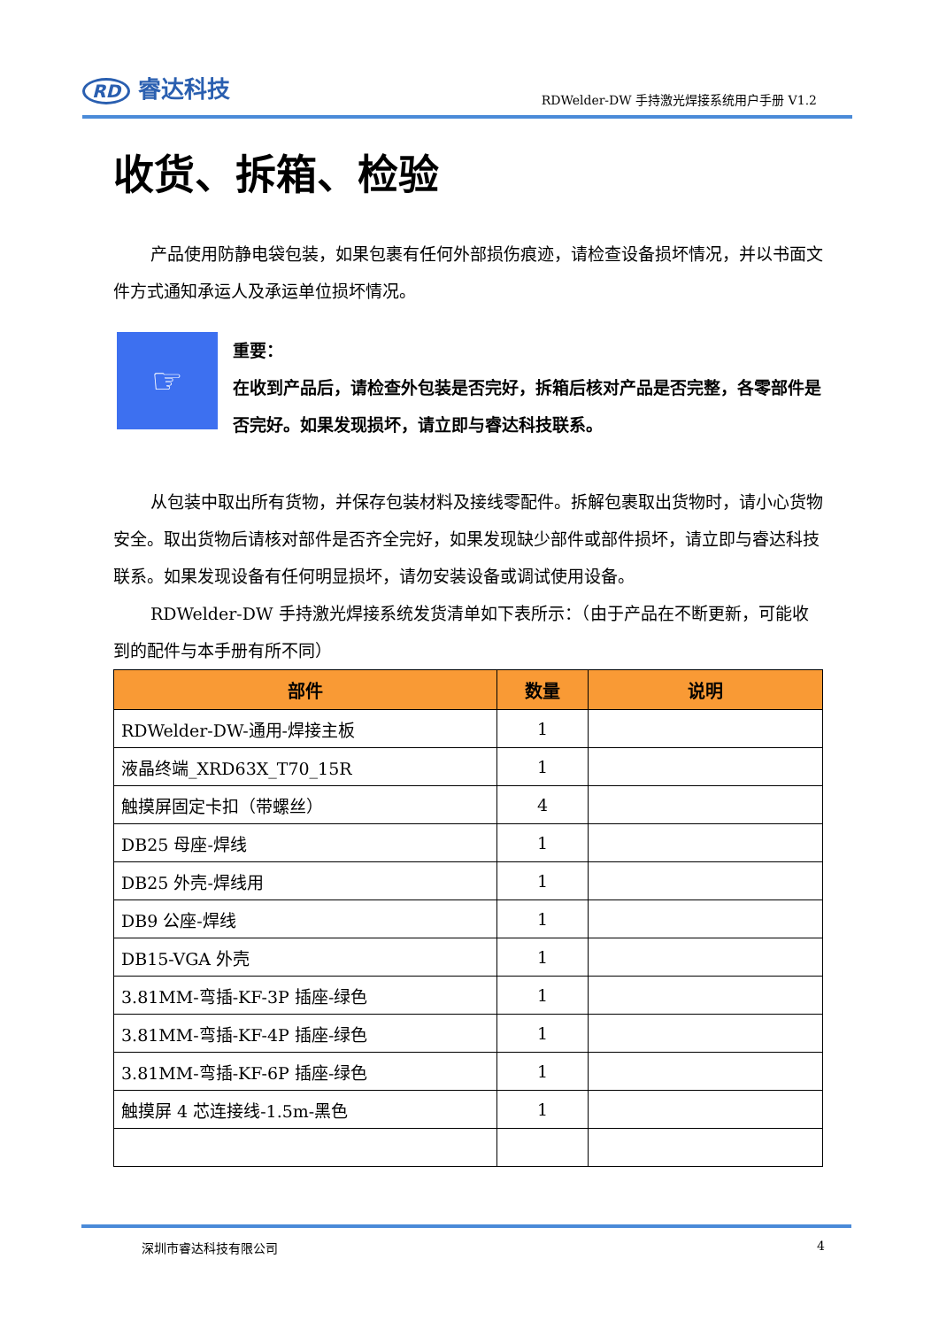RD 睿达科技
RDWelder-DW 手持激光焊接系统用户手册 V1.2
收货、拆箱、检验
产品使用防静电袋包装，如果包裹有任何外部损伤痕迹，请检查设备损坏情况，并以书面文件方式通知承运人及承运单位损坏情况。
☞
重要：
在收到产品后，请检查外包装是否完好，拆箱后核对产品是否完整，各零部件是否完好。如果发现损坏，请立即与睿达科技联系。
从包装中取出所有货物，并保存包装材料及接线零配件。拆解包裹取出货物时，请小心货物安全。取出货物后请核对部件是否齐全完好，如果发现缺少部件或部件损坏，请立即与睿达科技联系。如果发现设备有任何明显损坏，请勿安装设备或调试使用设备。
RDWelder-DW 手持激光焊接系统发货清单如下表所示：（由于产品在不断更新，可能收到的配件与本手册有所不同）
| 部件 | 数量 | 说明 |
| --- | --- | --- |
| RDWelder-DW-通用-焊接主板 | 1 | |
| 液晶终端_XRD63X_T70_15R | 1 | |
| 触摸屏固定卡扣（带螺丝） | 4 | |
| DB25 母座-焊线 | 1 | |
| DB25 外壳-焊线用 | 1 | |
| DB9 公座-焊线 | 1 | |
| DB15-VGA 外壳 | 1 | |
| 3.81MM-弯插-KF-3P 插座-绿色 | 1 | |
| 3.81MM-弯插-KF-4P 插座-绿色 | 1 | |
| 3.81MM-弯插-KF-6P 插座-绿色 | 1 | |
| 触摸屏 4 芯连接线-1.5m-黑色 | 1 | |
深圳市睿达科技有限公司 4